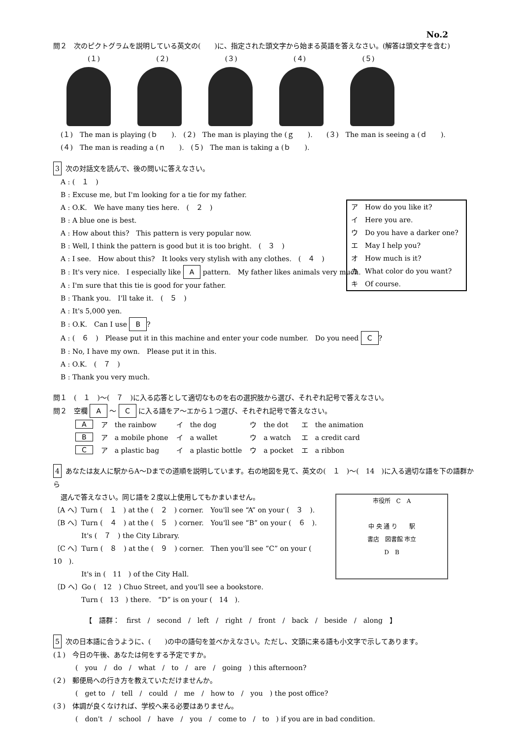No.2
問２　次のピクトグラムを説明している英文の(　　)に、指定された頭文字から始まる英語を答えなさい。(解答は頭文字を含む)
(１) (２) (３) (４) (５)
(１)　The man is playing (ｂ　　).　(２)　The man is playing the (ｇ　　).　　(３)　The man is seeing a (ｄ　　).
(４)　The man is reading a (ｎ　　).　(５)　The man is taking a (ｂ　　).
3 次の対話文を読んで、後の問いに答えなさい。
A : (　１　)
B : Excuse me, but I'm looking for a tie for my father.
A : O.K.　We have many ties here.　(　２　)
B : A blue one is best.
A : How about this?　This pattern is very popular now.
B : Well, I think the pattern is good but it is too bright.　(　３　)
A : I see.　How about this?　It looks very stylish with any clothes.　(　４　)
B : It's very nice.　I especially like A pattern.　My father likes animals very much.
A : I'm sure that this tie is good for your father.
B : Thank you.　I'll take it.　(　５　)
A : It's 5,000 yen.
B : O.K.　Can I use B?
A : (　６　)　Please put it in this machine and enter your code number.　Do you need C?
B : No, I have my own.　Please put it in this.
A : O.K.　(　７　)
B : Thank you very much.
ア　How do you like it?
イ　Here you are.
ウ　Do you have a darker one?
エ　May I help you?
オ　How much is it?
カ　What color do you want?
キ　Of course.
問１　(　１　)～(　７　)に入る応答として適切なものを右の選択肢から選び、それぞれ記号で答えなさい。
問２　空欄 A ～ C に入る語をア～エから１つ選び、それぞれ記号で答えなさい。
| A | ア the rainbow | イ the dog | ウ the dot | エ the animation |
| B | ア a mobile phone | イ a wallet | ウ a watch | エ a credit card |
| C | ア a plastic bag | イ a plastic bottle | ウ a pocket | エ a ribbon |
4 あなたは友人に駅からA～Dまでの道順を説明しています。右の地図を見て、英文の(　１　)～(　14　)に入る適切な語を下の語群から
選んで答えなさい。同じ語を２度以上使用してもかまいません。
市役所　C　A
中 央 通 り　　駅
書店　図書館 市立
D　B
〔A へ〕Turn (　１　) at the (　２　) corner.　You'll see “A” on your (　３　).
〔B へ〕Turn (　４　) at the (　５　) corner.　You'll see “B” on your (　６　).
It's (　７　) the City Library.
〔C へ〕Turn (　８　) at the (　９　) corner.　Then you'll see “C” on your (　10　).
It's in (　11　) of the City Hall.
〔D へ〕Go (　12　) Chuo Street, and you'll see a bookstore.
Turn (　13　) there.　“D” is on your (　14　).
【　語群：　first　/　second　/　left　/　right　/　front　/　back　/　beside　/　along　】
5 次の日本語に合うように、(　　)の中の語句を並べかえなさい。ただし、文頭に来る語も小文字で示してあります。
(１)　今日の午後、あなたは何をする予定ですか。
(　you　/　do　/　what　/　to　/　are　/　going　) this afternoon?
(２)　郵便局への行き方を教えていただけませんか。
(　get to　/　tell　/　could　/　me　/　how to　/　you　) the post office?
(３)　体調が良くなければ、学校へ来る必要はありません。
(　don't　/　school　/　have　/　you　/　come to　/　to　) if you are in bad condition.